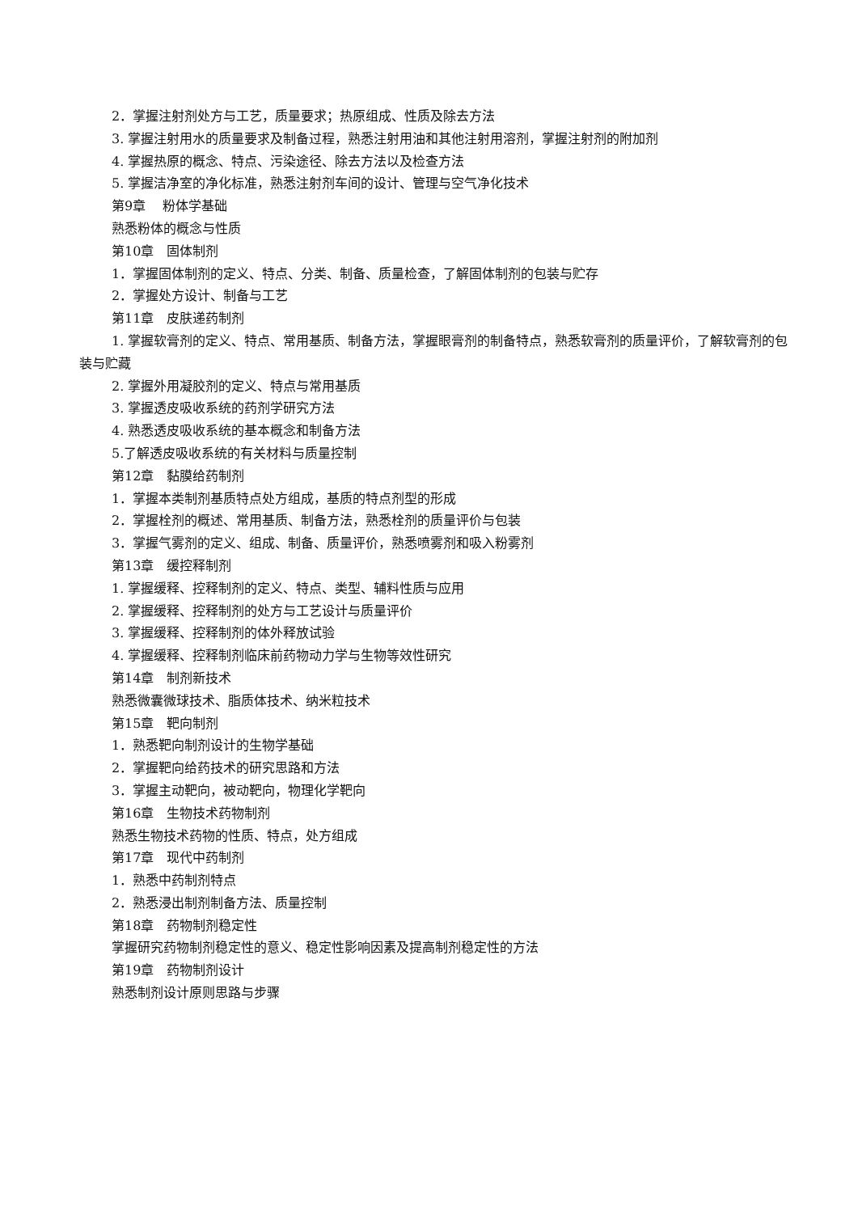2．掌握注射剂处方与工艺，质量要求；热原组成、性质及除去方法
3. 掌握注射用水的质量要求及制备过程，熟悉注射用油和其他注射用溶剂，掌握注射剂的附加剂
4. 掌握热原的概念、特点、污染途径、除去方法以及检查方法
5. 掌握洁净室的净化标准，熟悉注射剂车间的设计、管理与空气净化技术
第9章　 粉体学基础
熟悉粉体的概念与性质
第10章　固体制剂
1．掌握固体制剂的定义、特点、分类、制备、质量检查，了解固体制剂的包装与贮存
2．掌握处方设计、制备与工艺
第11章　皮肤递药制剂
1. 掌握软膏剂的定义、特点、常用基质、制备方法，掌握眼膏剂的制备特点，熟悉软膏剂的质量评价，了解软膏剂的包装与贮藏
2. 掌握外用凝胶剂的定义、特点与常用基质
3. 掌握透皮吸收系统的药剂学研究方法
4. 熟悉透皮吸收系统的基本概念和制备方法
5.了解透皮吸收系统的有关材料与质量控制
第12章　黏膜给药制剂
1．掌握本类制剂基质特点处方组成，基质的特点剂型的形成
2．掌握栓剂的概述、常用基质、制备方法，熟悉栓剂的质量评价与包装
3．掌握气雾剂的定义、组成、制备、质量评价，熟悉喷雾剂和吸入粉雾剂
第13章　缓控释制剂
1. 掌握缓释、控释制剂的定义、特点、类型、辅料性质与应用
2. 掌握缓释、控释制剂的处方与工艺设计与质量评价
3. 掌握缓释、控释制剂的体外释放试验
4. 掌握缓释、控释制剂临床前药物动力学与生物等效性研究
第14章　制剂新技术
熟悉微囊微球技术、脂质体技术、纳米粒技术
第15章　靶向制剂
1．熟悉靶向制剂设计的生物学基础
2．掌握靶向给药技术的研究思路和方法
3．掌握主动靶向，被动靶向，物理化学靶向
第16章　生物技术药物制剂
熟悉生物技术药物的性质、特点，处方组成
第17章　现代中药制剂
1．熟悉中药制剂特点
2．熟悉浸出制剂制备方法、质量控制
第18章　药物制剂稳定性
掌握研究药物制剂稳定性的意义、稳定性影响因素及提高制剂稳定性的方法
第19章　药物制剂设计
熟悉制剂设计原则思路与步骤